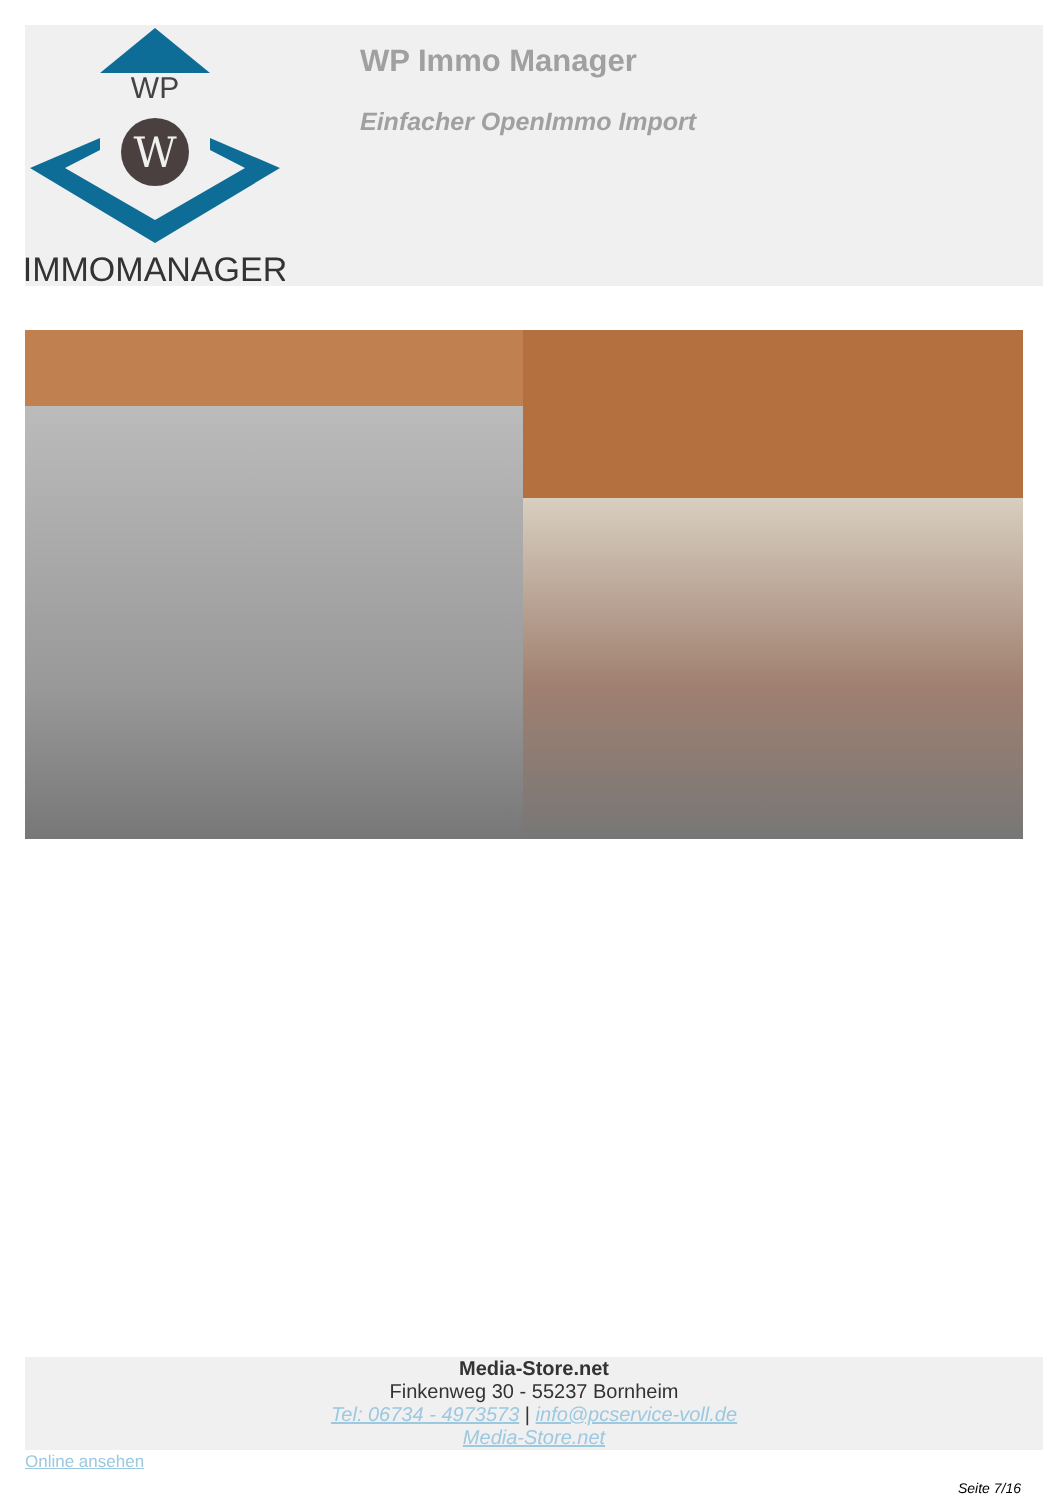WP
W
IMMOMANAGER
WP Immo Manager
Einfacher OpenImmo Import
Media-Store.net
Finkenweg 30 - 55237 Bornheim
Tel: 06734 - 4973573 | info@pcservice-voll.de
Media-Store.net
Online ansehen
Seite 7/16